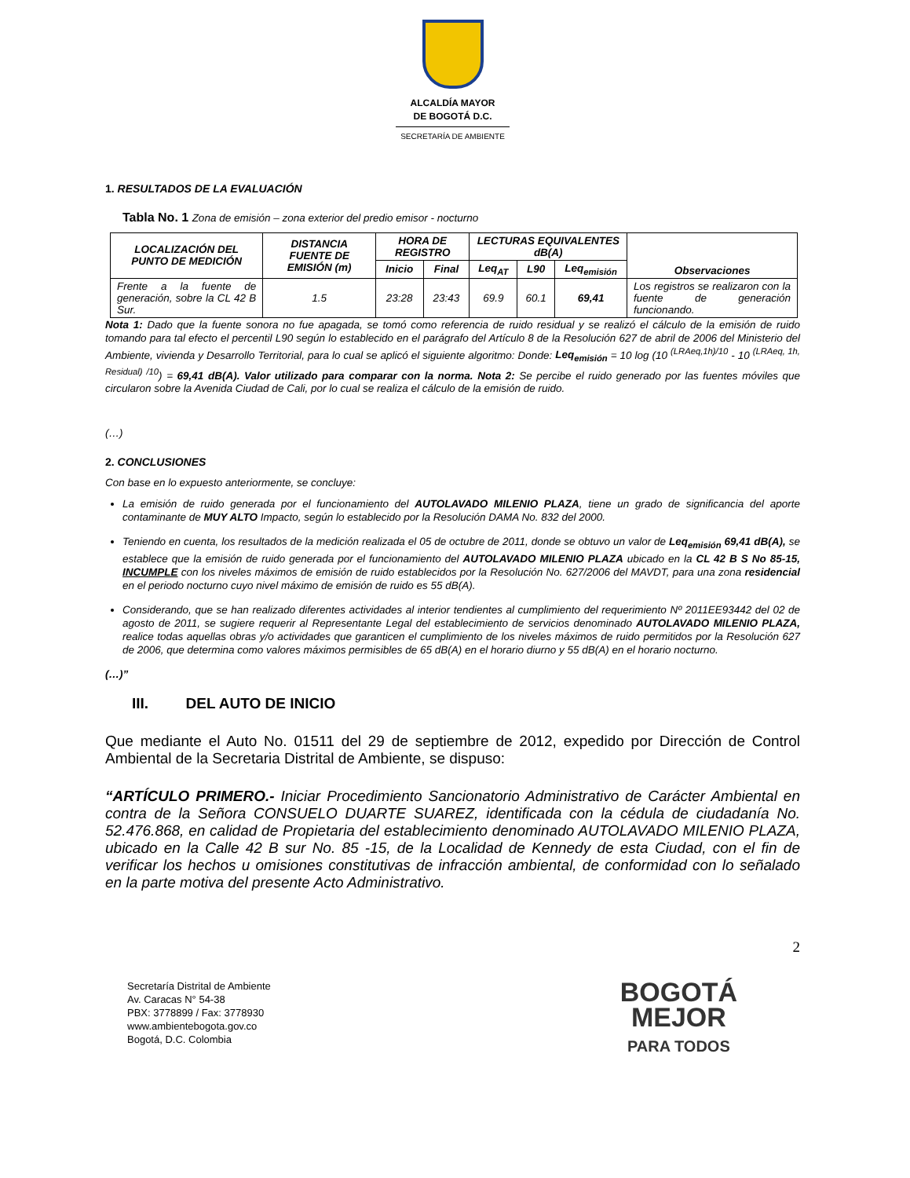ALCALDÍA MAYOR
DE BOGOTÁ D.C.
SECRETARÍA DE AMBIENTE
1. RESULTADOS DE LA EVALUACIÓN
Tabla No. 1 Zona de emisión – zona exterior del predio emisor - nocturno
| LOCALIZACIÓN DEL PUNTO DE MEDICIÓN | DISTANCIA FUENTE DE EMISIÓN (m) | HORA DE REGISTRO | | LECTURAS EQUIVALENTES dB(A) | | | Observaciones |
| --- | --- | --- | --- | --- | --- | --- | --- |
| | | Inicio | Final | Leq<sub>AT</sub> | L90 | Leq<sub>emisión</sub> | |
| Frente a la fuente de generación, sobre la CL 42 B Sur. | 1.5 | 23:28 | 23:43 | 69.9 | 60.1 | 69,41 | Los registros se realizaron con la fuente de generación funcionando. |
Nota 1: Dado que la fuente sonora no fue apagada, se tomó como referencia de ruido residual y se realizó el cálculo de la emisión de ruido tomando para tal efecto el percentil L90 según lo establecido en el parágrafo del Artículo 8 de la Resolución 627 de abril de 2006 del Ministerio del Ambiente, vivienda y Desarrollo Territorial, para lo cual se aplicó el siguiente algoritmo: Donde: Leq<sub>emisión</sub> = 10 log (10 <sup>(LRAeq,1h)/10</sup> - 10 <sup>(LRAeq, 1h, Residual) /10</sup>) = 69,41 dB(A). Valor utilizado para comparar con la norma. Nota 2: Se percibe el ruido generado por las fuentes móviles que circularon sobre la Avenida Ciudad de Cali, por lo cual se realiza el cálculo de la emisión de ruido.
(…)
2. CONCLUSIONES
Con base en lo expuesto anteriormente, se concluye:
La emisión de ruido generada por el funcionamiento del AUTOLAVADO MILENIO PLAZA, tiene un grado de significancia del aporte contaminante de MUY ALTO Impacto, según lo establecido por la Resolución DAMA No. 832 del 2000.
Teniendo en cuenta, los resultados de la medición realizada el 05 de octubre de 2011, donde se obtuvo un valor de Leq<sub>emisión</sub> 69,41 dB(A), se establece que la emisión de ruido generada por el funcionamiento del AUTOLAVADO MILENIO PLAZA ubicado en la CL 42 B S No 85-15, INCUMPLE con los niveles máximos de emisión de ruido establecidos por la Resolución No. 627/2006 del MAVDT, para una zona residencial en el periodo nocturno cuyo nivel máximo de emisión de ruido es 55 dB(A).
Considerando, que se han realizado diferentes actividades al interior tendientes al cumplimiento del requerimiento Nº 2011EE93442 del 02 de agosto de 2011, se sugiere requerir al Representante Legal del establecimiento de servicios denominado AUTOLAVADO MILENIO PLAZA, realice todas aquellas obras y/o actividades que garanticen el cumplimiento de los niveles máximos de ruido permitidos por la Resolución 627 de 2006, que determina como valores máximos permisibles de 65 dB(A) en el horario diurno y 55 dB(A) en el horario nocturno.
(…)”
III. DEL AUTO DE INICIO
Que mediante el Auto No. 01511 del 29 de septiembre de 2012, expedido por Dirección de Control Ambiental de la Secretaria Distrital de Ambiente, se dispuso:
“ARTÍCULO PRIMERO.- Iniciar Procedimiento Sancionatorio Administrativo de Carácter Ambiental en contra de la Señora CONSUELO DUARTE SUAREZ, identificada con la cédula de ciudadanía No. 52.476.868, en calidad de Propietaria del establecimiento denominado AUTOLAVADO MILENIO PLAZA, ubicado en la Calle 42 B sur No. 85 -15, de la Localidad de Kennedy de esta Ciudad, con el fin de verificar los hechos u omisiones constitutivas de infracción ambiental, de conformidad con lo señalado en la parte motiva del presente Acto Administrativo.
2
Secretaría Distrital de Ambiente
Av. Caracas N° 54-38
PBX: 3778899 / Fax: 3778930
www.ambientebogota.gov.co
Bogotá, D.C. Colombia
BOGOTÁ
MEJOR
PARA TODOS